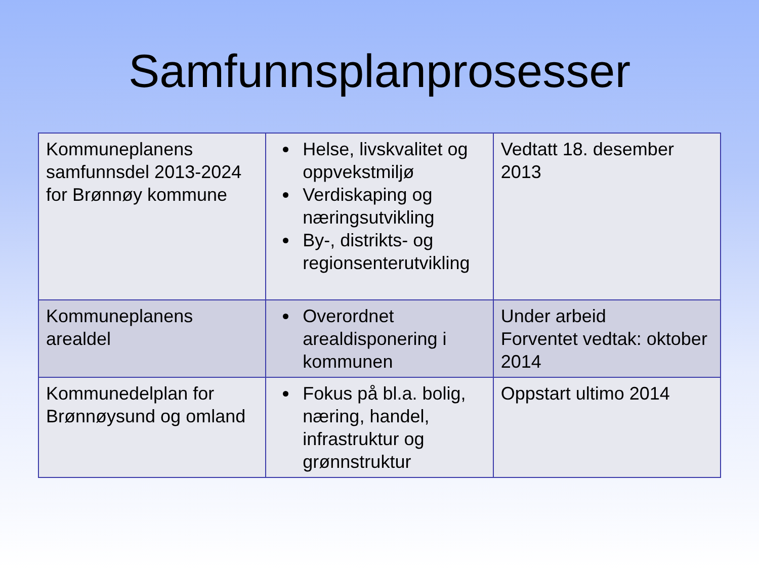Samfunnsplanprosesser
| Kommuneplanens samfunnsdel 2013-2024 for Brønnøy kommune | Helse, livskvalitet og oppvekstmiljø Verdiskaping og næringsutvikling By-, distrikts- og regionsenterutvikling | Vedtatt 18. desember 2013 |
| Kommuneplanens arealdel | Overordnet arealdisponering i kommunen | Under arbeid Forventet vedtak: oktober 2014 |
| Kommunedelplan for Brønnøysund og omland | Fokus på bl.a. bolig, næring, handel, infrastruktur og grønnstruktur | Oppstart ultimo 2014 |